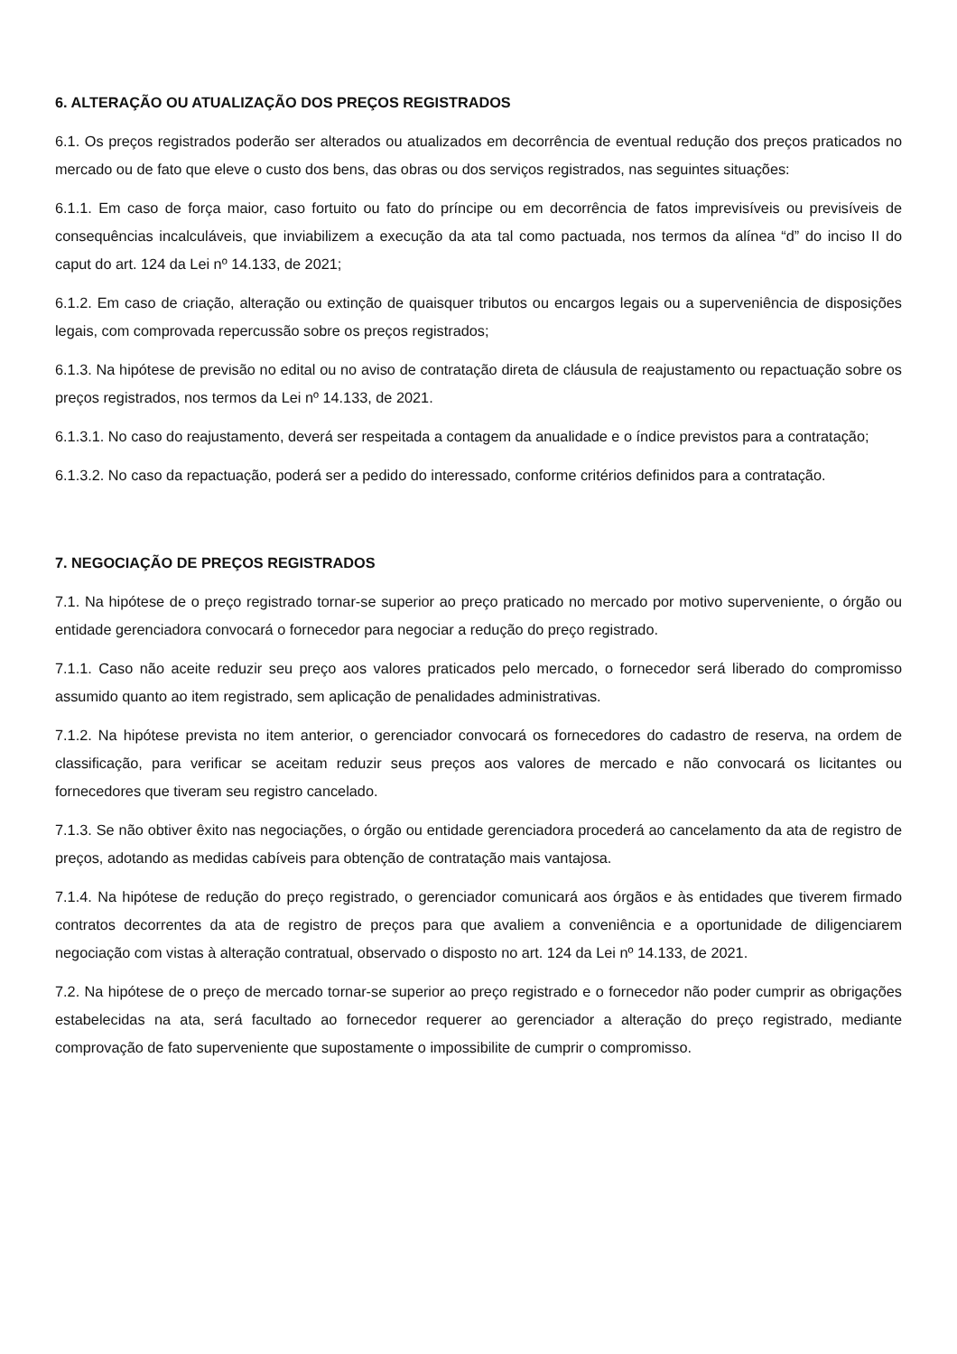6. ALTERAÇÃO OU ATUALIZAÇÃO DOS PREÇOS REGISTRADOS
6.1. Os preços registrados poderão ser alterados ou atualizados em decorrência de eventual redução dos preços praticados no mercado ou de fato que eleve o custo dos bens, das obras ou dos serviços registrados, nas seguintes situações:
6.1.1. Em caso de força maior, caso fortuito ou fato do príncipe ou em decorrência de fatos imprevisíveis ou previsíveis de consequências incalculáveis, que inviabilizem a execução da ata tal como pactuada, nos termos da alínea “d” do inciso II do caput do art. 124 da Lei nº 14.133, de 2021;
6.1.2. Em caso de criação, alteração ou extinção de quaisquer tributos ou encargos legais ou a superveniência de disposições legais, com comprovada repercussão sobre os preços registrados;
6.1.3. Na hipótese de previsão no edital ou no aviso de contratação direta de cláusula de reajustamento ou repactuação sobre os preços registrados, nos termos da Lei nº 14.133, de 2021.
6.1.3.1. No caso do reajustamento, deverá ser respeitada a contagem da anualidade e o índice previstos para a contratação;
6.1.3.2. No caso da repactuação, poderá ser a pedido do interessado, conforme critérios definidos para a contratação.
7. NEGOCIAÇÃO DE PREÇOS REGISTRADOS
7.1. Na hipótese de o preço registrado tornar-se superior ao preço praticado no mercado por motivo superveniente, o órgão ou entidade gerenciadora convocará o fornecedor para negociar a redução do preço registrado.
7.1.1. Caso não aceite reduzir seu preço aos valores praticados pelo mercado, o fornecedor será liberado do compromisso assumido quanto ao item registrado, sem aplicação de penalidades administrativas.
7.1.2. Na hipótese prevista no item anterior, o gerenciador convocará os fornecedores do cadastro de reserva, na ordem de classificação, para verificar se aceitam reduzir seus preços aos valores de mercado e não convocará os licitantes ou fornecedores que tiveram seu registro cancelado.
7.1.3. Se não obtiver êxito nas negociações, o órgão ou entidade gerenciadora procederá ao cancelamento da ata de registro de preços, adotando as medidas cabíveis para obtenção de contratação mais vantajosa.
7.1.4. Na hipótese de redução do preço registrado, o gerenciador comunicará aos órgãos e às entidades que tiverem firmado contratos decorrentes da ata de registro de preços para que avaliem a conveniência e a oportunidade de diligenciarem negociação com vistas à alteração contratual, observado o disposto no art. 124 da Lei nº 14.133, de 2021.
7.2. Na hipótese de o preço de mercado tornar-se superior ao preço registrado e o fornecedor não poder cumprir as obrigações estabelecidas na ata, será facultado ao fornecedor requerer ao gerenciador a alteração do preço registrado, mediante comprovação de fato superveniente que supostamente o impossibilite de cumprir o compromisso.